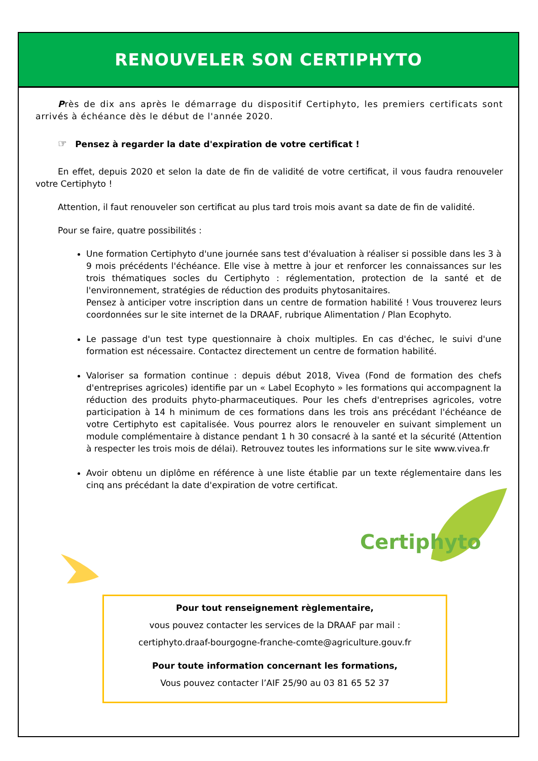RENOUVELER SON CERTIPHYTO
Près de dix ans après le démarrage du dispositif Certiphyto, les premiers certificats sont arrivés à échéance dès le début de l'année 2020.
☞ Pensez à regarder la date d'expiration de votre certificat !
En effet, depuis 2020 et selon la date de fin de validité de votre certificat, il vous faudra renouveler votre Certiphyto !
Attention, il faut renouveler son certificat au plus tard trois mois avant sa date de fin de validité.
Pour se faire, quatre possibilités :
Une formation Certiphyto d'une journée sans test d'évaluation à réaliser si possible dans les 3 à 9 mois précédents l'échéance. Elle vise à mettre à jour et renforcer les connaissances sur les trois thématiques socles du Certiphyto : réglementation, protection de la santé et de l'environnement, stratégies de réduction des produits phytosanitaires.
Pensez à anticiper votre inscription dans un centre de formation habilité ! Vous trouverez leurs coordonnées sur le site internet de la DRAAF, rubrique Alimentation / Plan Ecophyto.
Le passage d'un test type questionnaire à choix multiples. En cas d'échec, le suivi d'une formation est nécessaire. Contactez directement un centre de formation habilité.
Valoriser sa formation continue : depuis début 2018, Vivea (Fond de formation des chefs d'entreprises agricoles) identifie par un « Label Ecophyto » les formations qui accompagnent la réduction des produits phyto-pharmaceutiques. Pour les chefs d'entreprises agricoles, votre participation à 14 h minimum de ces formations dans les trois ans précédant l'échéance de votre Certiphyto est capitalisée. Vous pourrez alors le renouveler en suivant simplement un module complémentaire à distance pendant 1 h 30 consacré à la santé et la sécurité (Attention à respecter les trois mois de délai). Retrouvez toutes les informations sur le site www.vivea.fr
Avoir obtenu un diplôme en référence à une liste établie par un texte réglementaire dans les cinq ans précédant la date d'expiration de votre certificat.
Certiphyto
Pour tout renseignement règlementaire,
vous pouvez contacter les services de la DRAAF par mail :
certiphyto.draaf-bourgogne-franche-comte@agriculture.gouv.fr
Pour toute information concernant les formations,
Vous pouvez contacter l’AIF 25/90 au 03 81 65 52 37